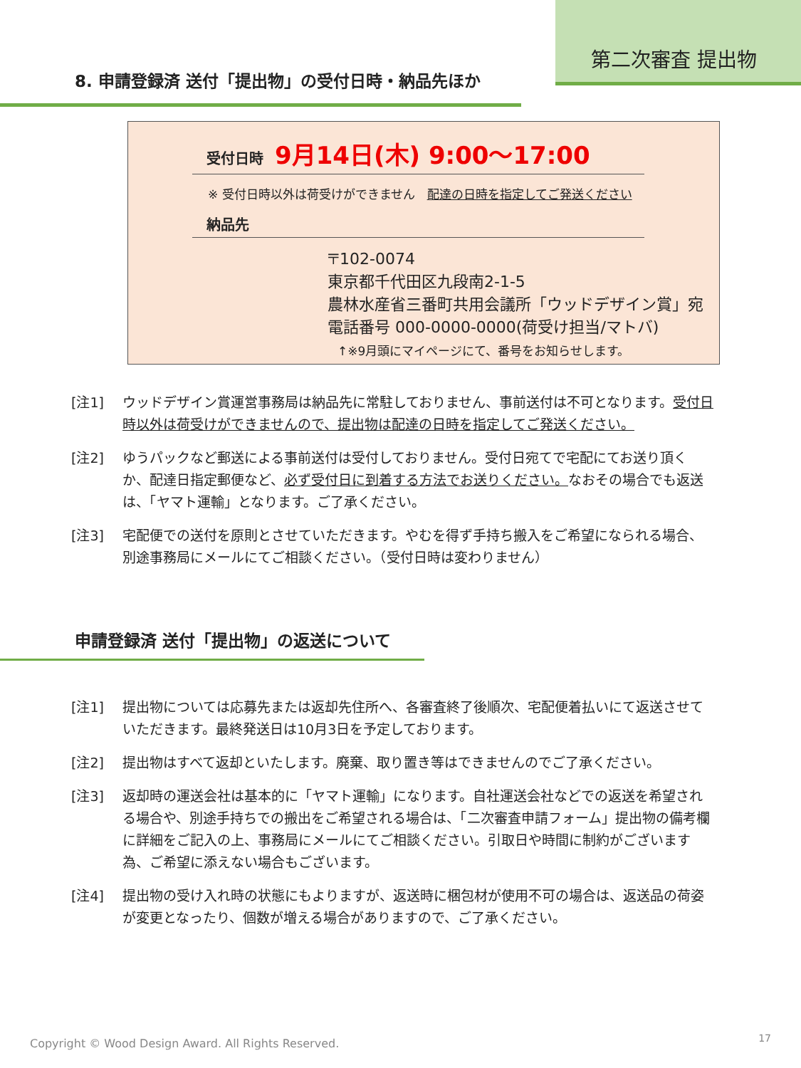第二次審査 提出物
8. 申請登録済 送付「提出物」の受付日時・納品先ほか
受付日時　9月14日(木) 9:00～17:00
※ 受付日時以外は荷受けができません　配達の日時を指定してご発送ください
納品先
〒102-0074
東京都千代田区九段南2-1-5
農林水産省三番町共用会議所「ウッドデザイン賞」宛
電話番号 000-0000-0000(荷受け担当/マトバ)
↑※9月頭にマイページにて、番号をお知らせします。
[注1] ウッドデザイン賞運営事務局は納品先に常駐しておりません、事前送付は不可となります。受付日時以外は荷受けができませんので、提出物は配達の日時を指定してご発送ください。
[注2] ゆうパックなど郵送による事前送付は受付しておりません。受付日宛てで宅配にてお送り頂くか、配達日指定郵便など、必ず受付日に到着する方法でお送りください。なおその場合でも返送は、「ヤマト運輸」となります。ご了承ください。
[注3] 宅配便での送付を原則とさせていただきます。やむを得ず手持ち搬入をご希望になられる場合、別途事務局にメールにてご相談ください。（受付日時は変わりません）
申請登録済 送付「提出物」の返送について
[注1] 提出物については応募先または返却先住所へ、各審査終了後順次、宅配便着払いにて返送させていただきます。最終発送日は10月3日を予定しております。
[注2] 提出物はすべて返却といたします。廃棄、取り置き等はできませんのでご了承ください。
[注3] 返却時の運送会社は基本的に「ヤマト運輸」になります。自社運送会社などでの返送を希望される場合や、別途手持ちでの搬出をご希望される場合は、「二次審査申請フォーム」提出物の備考欄に詳細をご記入の上、事務局にメールにてご相談ください。引取日や時間に制約がございます為、ご希望に添えない場合もございます。
[注4] 提出物の受け入れ時の状態にもよりますが、返送時に梱包材が使用不可の場合は、返送品の荷姿が変更となったり、個数が増える場合がありますので、ご了承ください。
Copyright © Wood Design Award. All Rights Reserved.
17